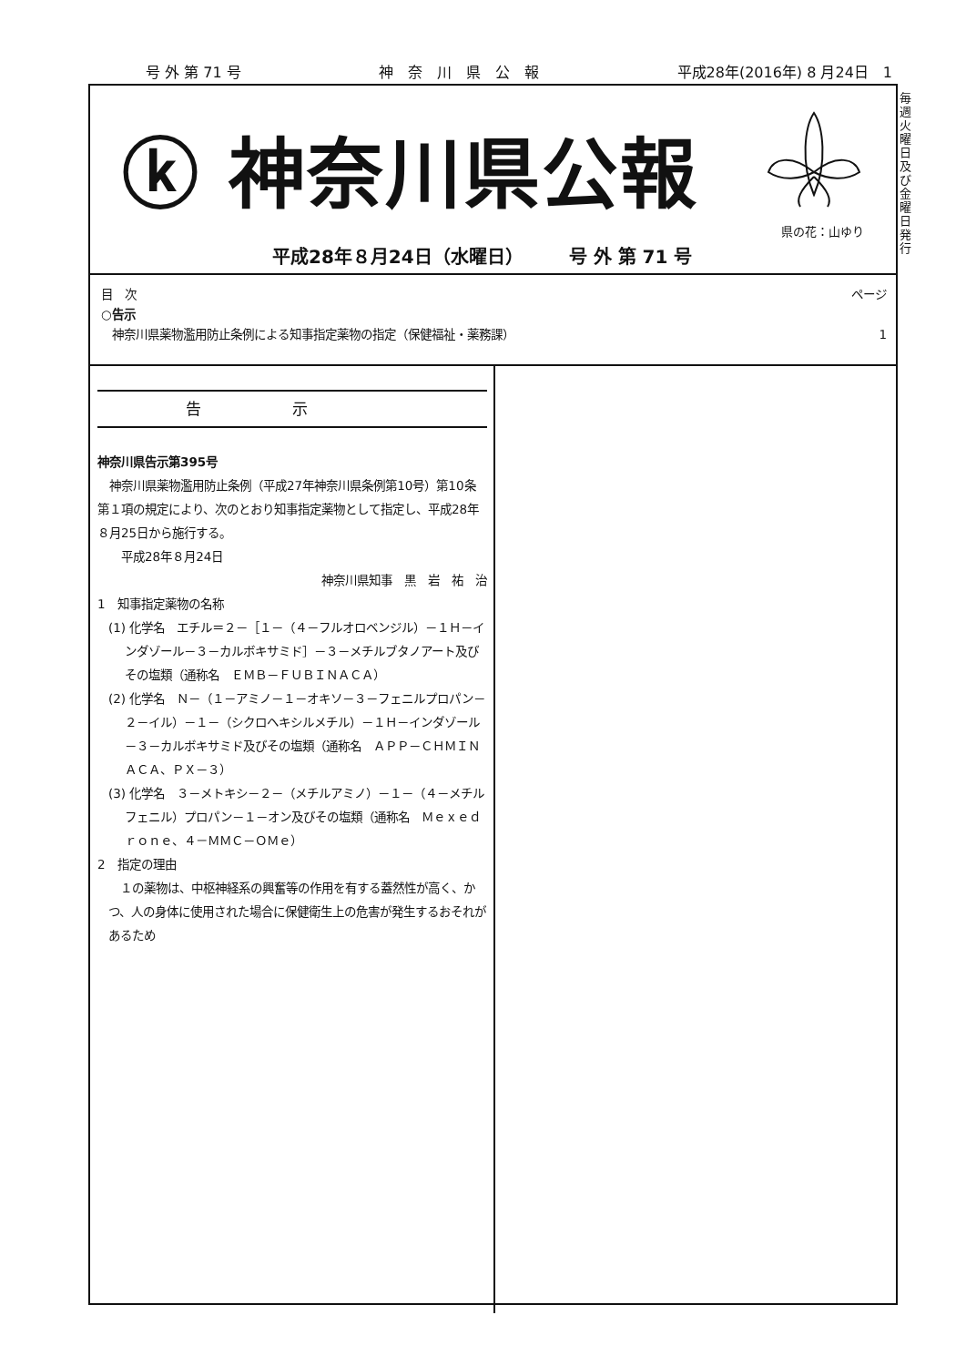号 外 第 71 号 神　奈　川　県　公　報 平成28年(2016年) 8 月24日　1
毎週火曜日及び金曜日発行
ⓚ 神奈川県公報
県の花：山ゆり
平成28年８月24日（水曜日）　　　号 外 第 71 号
目　次 ページ
○告示
神奈川県薬物濫用防止条例による知事指定薬物の指定（保健福祉・薬務課） 1
告示
神奈川県告示第395号
　神奈川県薬物濫用防止条例（平成27年神奈川県条例第10号）第10条第１項の規定により、次のとおり知事指定薬物として指定し、平成28年８月25日から施行する。
　　平成28年８月24日
神奈川県知事　黒　岩　祐　治　
1　知事指定薬物の名称
(1) 化学名　エチル＝２－［１－（４－フルオロベンジル）－１Ｈ－インダゾール－３－カルボキサミド］－３－メチルブタノアート及びその塩類（通称名　ＥＭＢ－ＦＵＢＩＮＡＣＡ）
(2) 化学名　Ｎ－（１－アミノ－１－オキソ－３－フェニルプロパン－２－イル）－１－（シクロヘキシルメチル）－１Ｈ－インダゾール－３－カルボキサミド及びその塩類（通称名　ＡＰＰ－ＣＨＭＩＮＡＣＡ、ＰＸ－３）
(3) 化学名　３－メトキシ－２－（メチルアミノ）－１－（４－メチルフェニル）プロパン－１－オン及びその塩類（通称名　Ｍｅｘｅｄｒｏｎｅ、４－ＭＭＣ－ＯＭｅ）
2　指定の理由
　１の薬物は、中枢神経系の興奮等の作用を有する蓋然性が高く、かつ、人の身体に使用された場合に保健衛生上の危害が発生するおそれがあるため